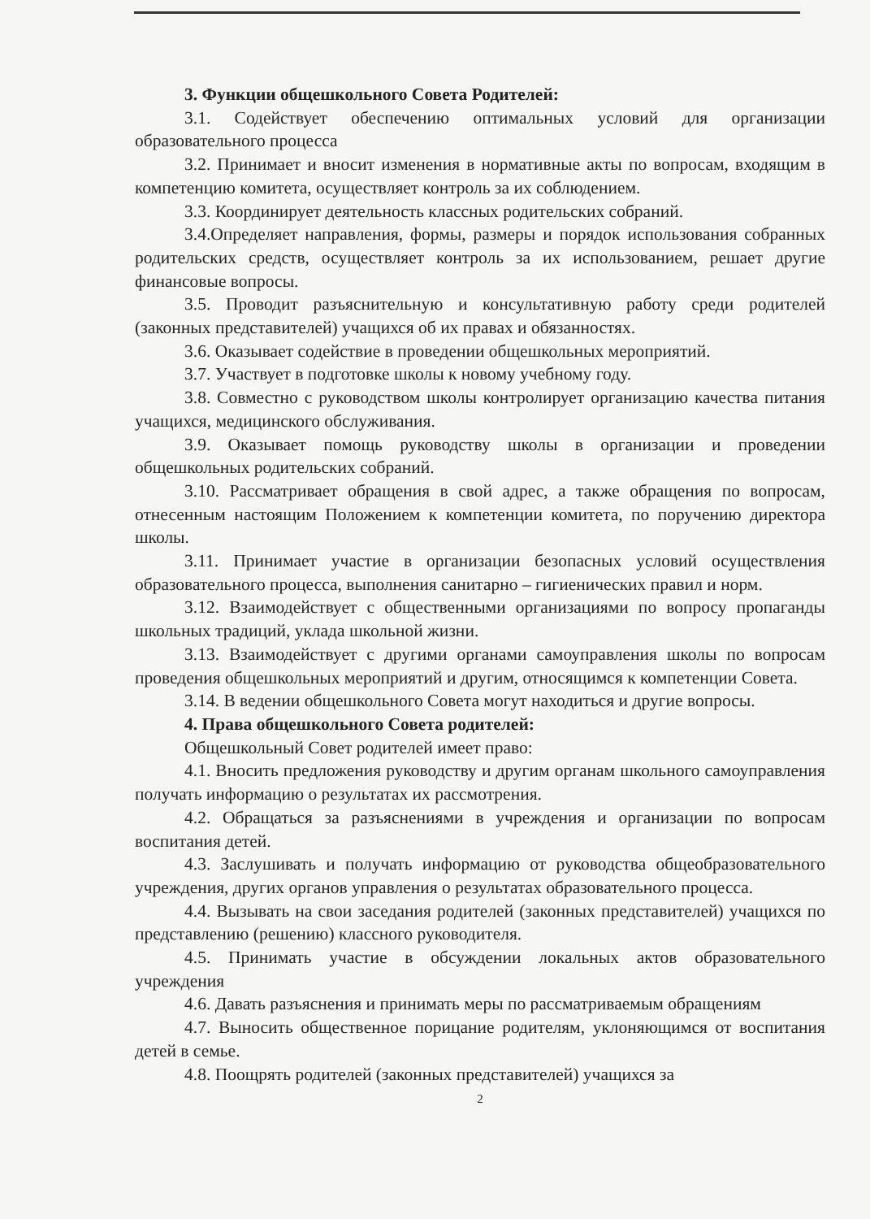3. Функции общешкольного Совета Родителей:
3.1. Содействует обеспечению оптимальных условий для организации образовательного процесса
3.2. Принимает и вносит изменения в нормативные акты по вопросам, входящим в компетенцию комитета, осуществляет контроль за их соблюдением.
3.3. Координирует деятельность классных родительских собраний.
3.4.Определяет направления, формы, размеры и порядок использования собранных родительских средств, осуществляет контроль за их использованием, решает другие финансовые вопросы.
3.5. Проводит разъяснительную и консультативную работу среди родителей (законных представителей) учащихся об их правах и обязанностях.
3.6. Оказывает содействие в проведении общешкольных мероприятий.
3.7. Участвует в подготовке школы к новому учебному году.
3.8. Совместно с руководством школы контролирует организацию качества питания учащихся, медицинского обслуживания.
3.9. Оказывает помощь руководству школы в организации и проведении общешкольных родительских собраний.
3.10. Рассматривает обращения в свой адрес, а также обращения по вопросам, отнесенным настоящим Положением к компетенции комитета, по поручению директора школы.
3.11. Принимает участие в организации безопасных условий осуществления образовательного процесса, выполнения санитарно – гигиенических правил и норм.
3.12. Взаимодействует с общественными организациями по вопросу пропаганды школьных традиций, уклада школьной жизни.
3.13. Взаимодействует с другими органами самоуправления школы по вопросам проведения общешкольных мероприятий и другим, относящимся к компетенции Совета.
3.14. В ведении общешкольного Совета могут находиться и другие вопросы.
4. Права общешкольного Совета родителей:
Общешкольный Совет родителей имеет право:
4.1. Вносить предложения руководству и другим органам школьного самоуправления получать информацию о результатах их рассмотрения.
4.2. Обращаться за разъяснениями в учреждения и организации по вопросам воспитания детей.
4.3. Заслушивать и получать информацию от руководства общеобразовательного учреждения, других органов управления о результатах образовательного процесса.
4.4. Вызывать на свои заседания родителей (законных представителей) учащихся по представлению (решению) классного руководителя.
4.5. Принимать участие в обсуждении локальных актов образовательного учреждения
4.6. Давать разъяснения и принимать меры по рассматриваемым обращениям
4.7. Выносить общественное порицание родителям, уклоняющимся от воспитания детей в семье.
4.8. Поощрять родителей (законных представителей) учащихся за
2